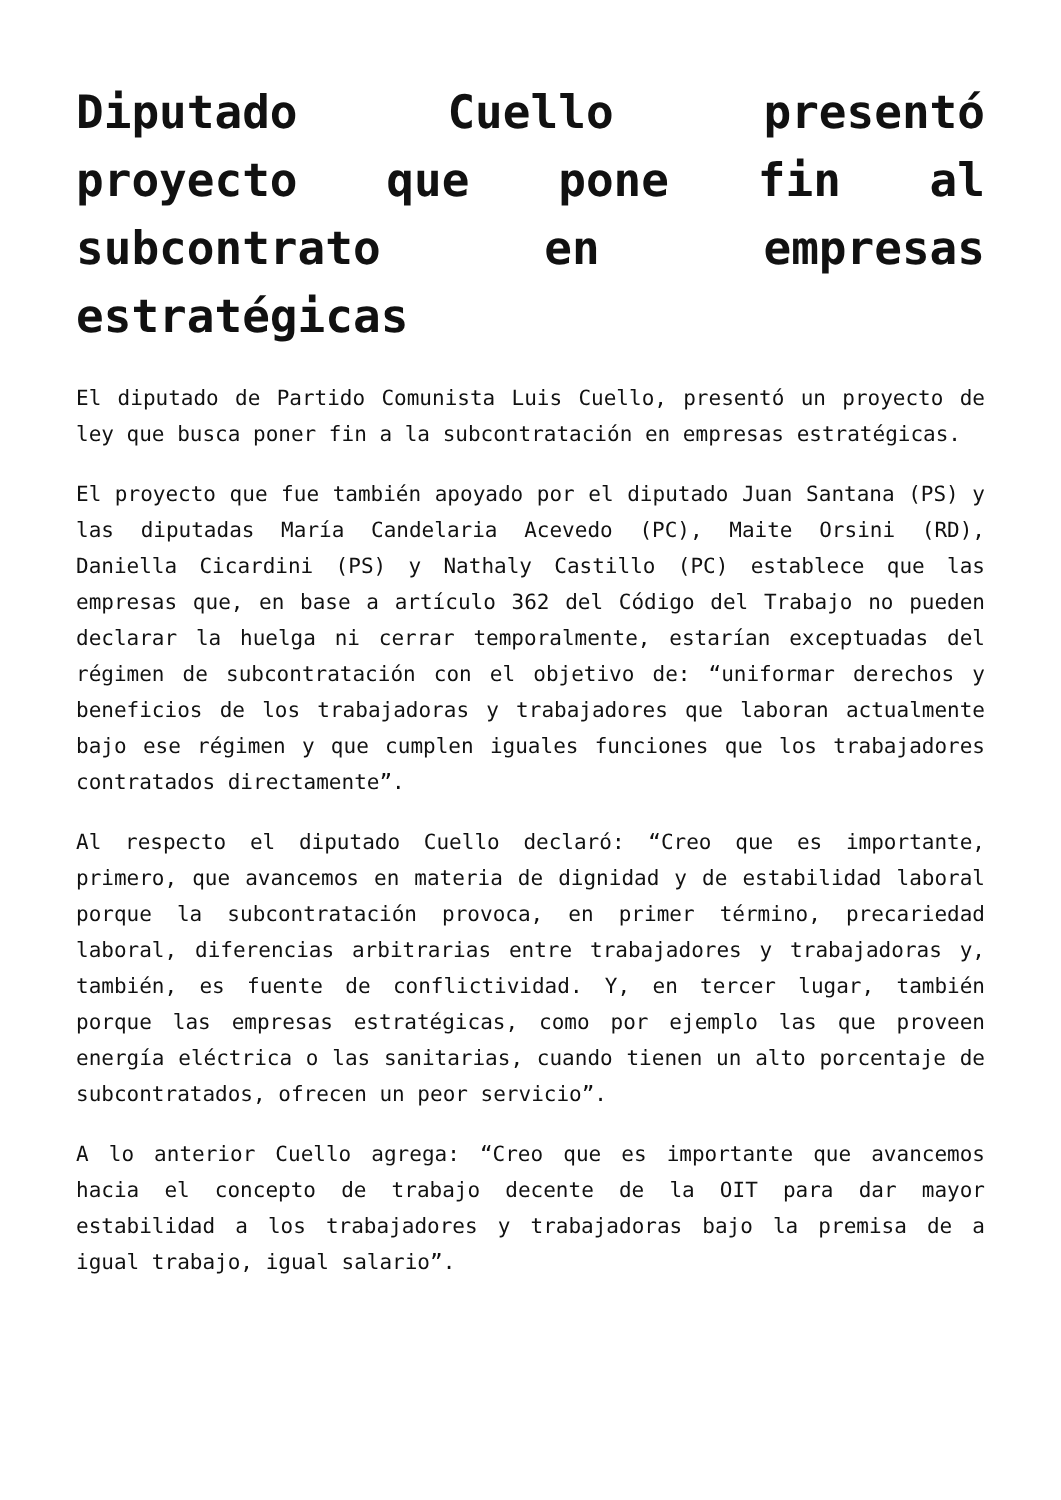Diputado Cuello presentó proyecto que pone fin al subcontrato en empresas estratégicas
El diputado de Partido Comunista Luis Cuello, presentó un proyecto de ley que busca poner fin a la subcontratación en empresas estratégicas.
El proyecto que fue también apoyado por el diputado Juan Santana (PS) y las diputadas María Candelaria Acevedo (PC), Maite Orsini (RD), Daniella Cicardini (PS) y Nathaly Castillo (PC) establece que las empresas que, en base a artículo 362 del Código del Trabajo no pueden declarar la huelga ni cerrar temporalmente, estarían exceptuadas del régimen de subcontratación con el objetivo de: “uniformar derechos y beneficios de los trabajadoras y trabajadores que laboran actualmente bajo ese régimen y que cumplen iguales funciones que los trabajadores contratados directamente”.
Al respecto el diputado Cuello declaró: “Creo que es importante, primero, que avancemos en materia de dignidad y de estabilidad laboral porque la subcontratación provoca, en primer término, precariedad laboral, diferencias arbitrarias entre trabajadores y trabajadoras y, también, es fuente de conflictividad. Y, en tercer lugar, también porque las empresas estratégicas, como por ejemplo las que proveen energía eléctrica o las sanitarias, cuando tienen un alto porcentaje de subcontratados, ofrecen un peor servicio”.
A lo anterior Cuello agrega: “Creo que es importante que avancemos hacia el concepto de trabajo decente de la OIT para dar mayor estabilidad a los trabajadores y trabajadoras bajo la premisa de a igual trabajo, igual salario”.